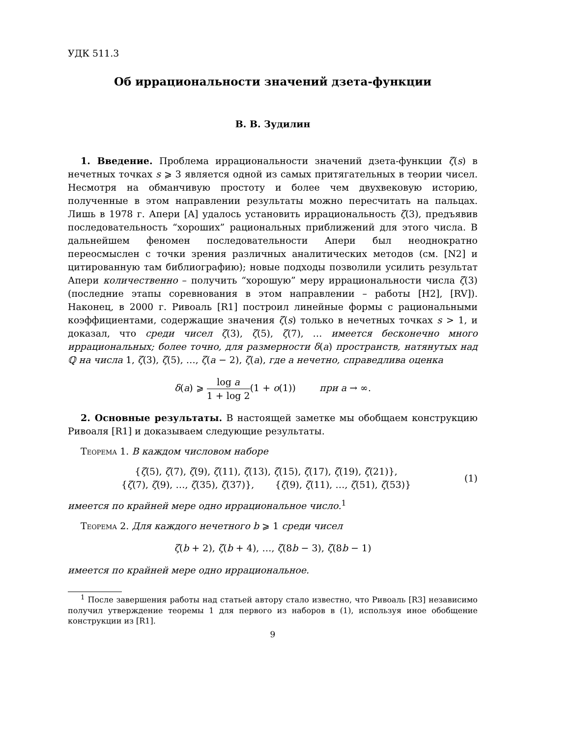УДК 511.3
Об иррациональности значений дзета-функции
В. В. Зудилин
1. Введение. Проблема иррациональности значений дзета-функции ζ(s) в нечетных точках s ⩾ 3 является одной из самых притягательных в теории чисел. Несмотря на обманчивую простоту и более чем двухвековую историю, полученные в этом направлении результаты можно пересчитать на пальцах. Лишь в 1978 г. Апери [A] удалось установить иррациональность ζ(3), предъявив последовательность “хороших” рациональных приближений для этого числа. В дальнейшем феномен последовательности Апери был неоднократно переосмыслен с точки зрения различных аналитических методов (см. [N2] и цитированную там библиографию); новые подходы позволили усилить результат Апери количественно – получить “хорошую” меру иррациональности числа ζ(3) (последние этапы соревнования в этом направлении – работы [H2], [RV]). Наконец, в 2000 г. Ривоаль [R1] построил линейные формы с рациональными коэффициентами, содержащие значения ζ(s) только в нечетных точках s > 1, и доказал, что среди чисел ζ(3), ζ(5), ζ(7), … имеется бесконечно много иррациональных; более точно, для размерности δ(a) пространств, натянутых над ℚ на числа 1, ζ(3), ζ(5), …, ζ(a − 2), ζ(a), где a нечетно, справедлива оценка
δ(a) ⩾ log a 1 + log 2(1 + o(1)) при a → ∞.
2. Основные результаты. В настоящей заметке мы обобщаем конструкцию Ривоаля [R1] и доказываем следующие результаты.
Теорема 1. В каждом числовом наборе
{ζ(5), ζ(7), ζ(9), ζ(11), ζ(13), ζ(15), ζ(17), ζ(19), ζ(21)},
{ζ(7), ζ(9), …, ζ(35), ζ(37)}, {ζ(9), ζ(11), …, ζ(51), ζ(53)}
(1)
имеется по крайней мере одно иррациональное число.<sup>1</sup>
Теорема 2. Для каждого нечетного b ⩾ 1 среди чисел
ζ(b + 2), ζ(b + 4), …, ζ(8b − 3), ζ(8b − 1)
имеется по крайней мере одно иррациональное.
<sup>1</sup> После завершения работы над статьей автору стало известно, что Ривоаль [R3] независимо получил утверждение теоремы 1 для первого из наборов в (1), используя иное обобщение конструкции из [R1].
9